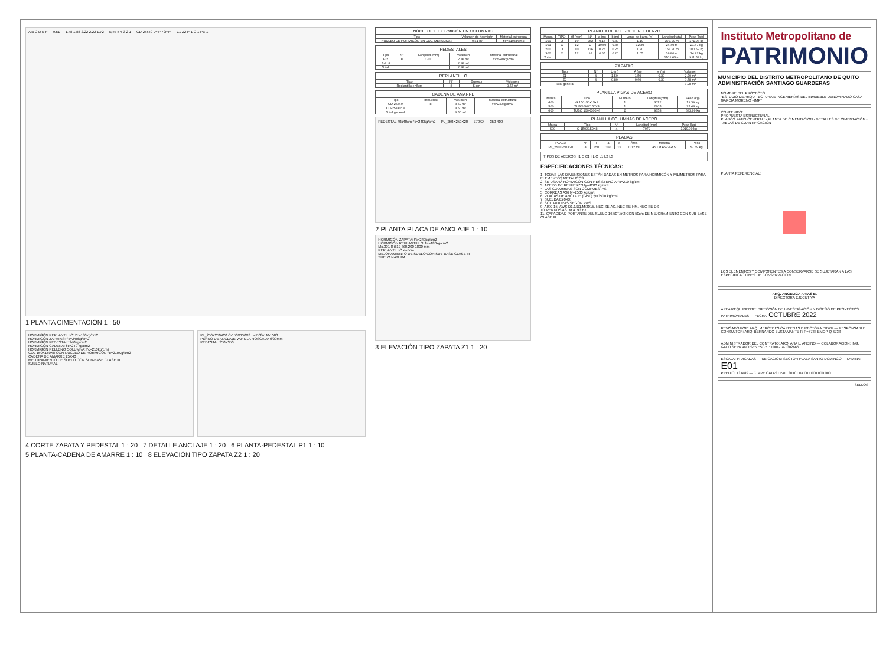A B C D E F — 9.51 — 1.48 1.88 2.22 2.22 1.72 — Ejes 5 4 3 2 1 — CD-25x40 L=4472mm — Z1 Z2 P-1 C-1 PB-1
1 PLANTA CIMENTACIÓN 1 : 50
HORMIGÓN REPLANTILLO: f'c=180kg/cm2
HORMIGÓN ZAPATAS: f'c=240kg/cm2
HORMIGÓN PEDESTAL: 240kg/cm2
HORMIGÓN CADENA: f'c=240 kg/cm2
HORMIGÓN RELLENO COLUMNA: f'c=210kg/cm2
COL 150X150X8 CON NÚCLEO DE HORMIGÓN f'c=210Kg/cm2
CADENA DE AMARRE 25X40
MEJORAMIENTO DE SUELO CON SUB-BASE CLASE III
SUELO NATURAL
PL_250X250X20 C-150X150X8 L=7.08m Mc.500
PERNO DE ANCLAJE VARILLA ROSCADA Ø20mm
PEDESTAL 350X350
4 CORTE ZAPATA Y PEDESTAL 1 : 20 7 DETALLE ANCLAJE 1 : 20 6 PLANTA-PEDESTAL P1 1 : 10
5 PLANTA-CADENA DE AMARRE 1 : 10 8 ELEVACIÓN TIPO ZAPATA Z2 1 : 20
NÚCLEO DE HORMIGÓN EN COLUMNAS
| Tipo | Volumen de hormigón | Material estructural |
| --- | --- | --- |
| NÚCLEO DE HORMIGÓN EN COL. METÁLICAS | 0.51 m³ | f'c=210kg/cm2 |
PEDESTALES
| Tipo | N° | Longitud (mm) | Volumen | Material estructural |
| --- | --- | --- | --- | --- |
| P-2 | 8 | 1700 | 2.18 m³ | f'c=240kg/cm2 |
| P-2: 8 | | | 2.18 m³ | |
| Total: | | | 2.18 m³ | |
REPLANTILLO
| Tipo | N° | Espesor | Volumen |
| --- | --- | --- | --- |
| Replantillo e=5cm | 8 | 5 cm | 0.55 m³ |
CADENA DE AMARRE
| Tipo | Recuento | Volumen | Material estructural |
| --- | --- | --- | --- |
| CD-25x40 | 8 | 3.50 m³ | f'c=240kg/cm2 |
| CD-25x40: 8 | | 3.50 m³ | |
| Total general | | 3.50 m³ | |
PEDESTAL 40x40cm f'c=240kg/cm2 — PL_250X250X20 — E70XX — 350 400
2 PLANTA PLACA DE ANCLAJE 1 : 10
HORMIGÓN ZAPATA: f'c=240kg/cm2
HORMIGÓN REPLANTILLO: f'c=180kg/cm2
Mc.301 8 Ø12 @0.200 1800 mm
REPLANTILLO e=5cm
MEJORAMIENTO DE SUELO CON SUB BASE CLASE III
SUELO NATURAL
3 ELEVACIÓN TIPO ZAPATA Z1 1 : 20
PLANILLA DE ACERO DE REFUERZO
| Marca | TIPO | Ø (mm) | N° | a (m) | b (m) | Long. de barra (m) | Longitud total | Peso Total |
| --- | --- | --- | --- | --- | --- | --- | --- | --- |
| 100 | O | 10 | 252 | 0.15 | 0.30 | 1.10 | 277.20 m | 171.03 kg |
| 101 | C | 12 | 2 | 10.50 | 0.85 | 12.20 | 24.40 m | 21.67 kg |
| 200 | O | 10 | 136 | 0.25 | 0.25 | 1.20 | 163.20 m | 100.69 kg |
| 300 | C | 12 | 16 | 0.65 | 0.20 | 1.05 | 16.80 m | 14.92 kg |
| Total: | | | | | | | 1101.65 m | 911.58 kg |
ZAPATAS
| Tipo | N° | L (m) | A (m) | e (m) | Volumen |
| --- | --- | --- | --- | --- | --- |
| Z1 | 4 | 1.50 | 1.50 | 0.30 | 2.70 m³ |
| Z2 | 4 | 0.80 | 0.60 | 0.30 | 0.58 m³ |
| Total general | | | | | 3.28 m³ |
PLANILLA VIGAS DE ACERO
| Marca | Tipo | Número | Longitud (mm) | Peso (kg) |
| --- | --- | --- | --- | --- |
| 400 | G 150x50x15x3 | 1 | 3072 | 19.39 kg |
| 500 | TUBO 50X150X4 | 1 | 2205 | 25.48 kg |
| 600 | TUBO 100X300X6 | 2 | 9358 | 683.99 kg |
PLANILLA COLUMNAS DE ACERO
| Marca | Tipo | N° | Longitud (mm) | Peso (kg) |
| --- | --- | --- | --- | --- |
| 500 | C-150X150X8 | 4 | 7079 | 1010.09 kg |
PLACAS
| PLACA | N° | l | a | e | Área | Material | Peso |
| --- | --- | --- | --- | --- | --- | --- | --- |
| PL_250X250X20 | 4 | 350 | 350 | 15 | 0.12 m² | ASTM A572Gr.50 | 57.69 kg |
TIPOS DE ACEROS: I1 C C1 I L O L1 L2 L3
ESPECIFICACIONES TÉCNICAS:
1. TODAS LAS DIMENSIONES ESTÁN DADAS EN METROS PARA HORMIGÓN Y MILÍMETROS PARA ELEMENTOS METÁLICOS.
2. SE USARÁ HORMIGÓN CON RESISTENCIA f'c=210 kg/cm².
3. ACERO DE REFUERZO fy=4200 kg/cm².
4. LAS COLUMNAS SON COMPUESTAS.
5. CORREAS A36 fy=2500 kg/cm².
6. PLACAS DE ANCLAJE (Gr50) fy=3500 kg/cm².
7. SUELDA E70XX.
8. SOLDADURAS SEGÚN AWS.
9. AISC 15, AWS D1.1/D1.M:2015, NEC-SE-AC, NEC-SE-HM, NEC-SE-DS
10. PERNOS ASTM A193 B7
11. CAPACIDAD PORTANTE DEL SUELO 16.50T/m2 CON 50cm DE MEJORAMIENTO CON SUB BASE CLASE III
Instituto Metropolitano de
PATRIMONIO
MUNICIPIO DEL DISTRITO METROPOLITANO DE QUITO
ADMINISTRACIÓN SANTIAGO GUARDERAS
NOMBRE DEL PROYECTO
"ESTUDIO DE ARQUITECTURA E INGENIERÍAS DEL INMUEBLE DENOMINADO CASA GARCIA MORENO –IMP"
CONTENIDO:
PROPUESTA ESTRUCTURAL:
PLANOS PATIO CENTRAL: - PLANTA DE CIMENTACIÓN - DETALLES DE CIMENTACIÓN - TABLAS DE CUANTIFICACIÓN
PLANTA REFERENCIAL:
LOS ELEMENTOS Y COMPONENTES A CONSERVARSE SE SUJETARAN A LAS ESPECIFICACIONES DE CONSERVACION
ARQ. ANGELICA ARIAS B.
DIRECTORA EJECUTIVA
AREA REQUIRIENTE: DIRECCIÓN DE INVESTIGACIÓN Y DISEÑO DE PROYECTOS PATRIMONIALES — FECHA: OCTUBRE 2022
REVISADO POR: ARQ. MERCEDES CÁRDENAS DIRECTORA DIDPP — RESPONSABLE CONSULTOR: ARQ. BERNARDO BUSTAMANTE P. P=5733 EMOP-Q 6738
ADMINISTRADOR DEL CONTRATO: ARQ. ANA L. ANDINO — COLABORACION: ING. GALO SERRANO SENESCYT: 1001-14-1302666
ESCALA: INDICADAS — UBICACION: SECTOR PLAZA SANTO DOMINGO — LAMINA: E01
PREDIO: 131489 — CLAVE CATASTRAL: 30101 04 001 000 000 000
SELLOS